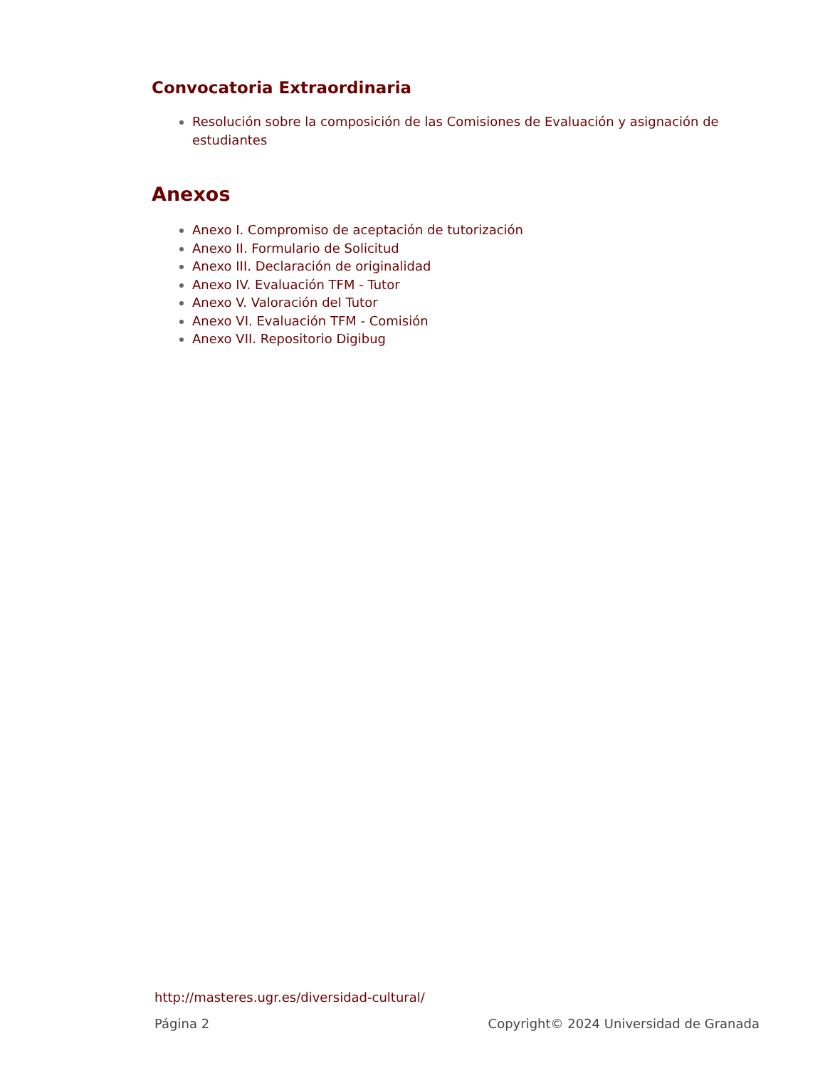Convocatoria Extraordinaria
Resolución sobre la composición de las Comisiones de Evaluación y asignación de estudiantes
Anexos
Anexo I. Compromiso de aceptación de tutorización
Anexo II. Formulario de Solicitud
Anexo III. Declaración de originalidad
Anexo IV. Evaluación TFM - Tutor
Anexo V. Valoración del Tutor
Anexo VI. Evaluación TFM - Comisión
Anexo VII. Repositorio Digibug
http://masteres.ugr.es/diversidad-cultural/
Página 2 Copyright© 2024 Universidad de Granada